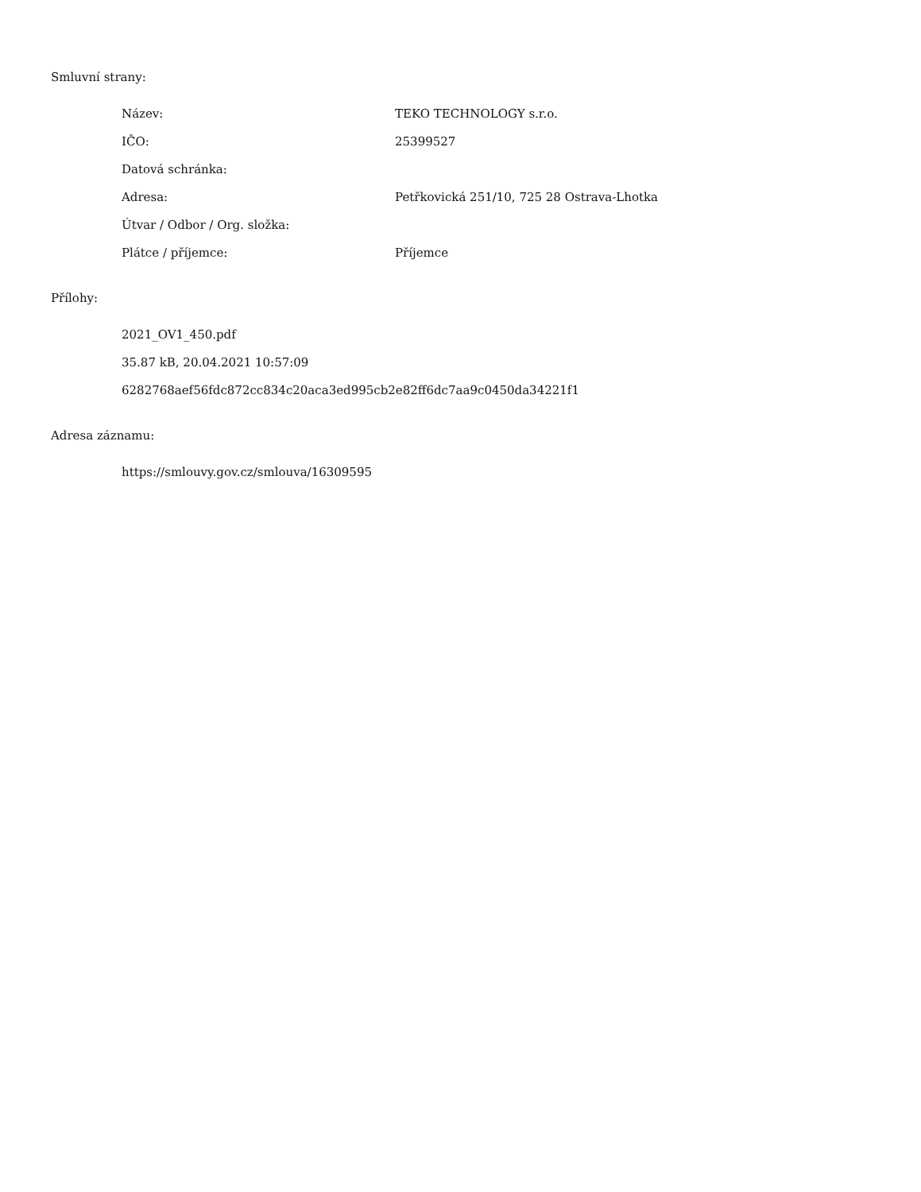Smluvní strany:
| Název: | TEKO TECHNOLOGY s.r.o. |
| IČO: | 25399527 |
| Datová schránka: | |
| Adresa: | Petřkovická 251/10, 725 28 Ostrava-Lhotka |
| Útvar / Odbor / Org. složka: | |
| Plátce / příjemce: | Příjemce |
Přílohy:
2021_OV1_450.pdf
35.87 kB, 20.04.2021 10:57:09
6282768aef56fdc872cc834c20aca3ed995cb2e82ff6dc7aa9c0450da34221f1
Adresa záznamu:
https://smlouvy.gov.cz/smlouva/16309595